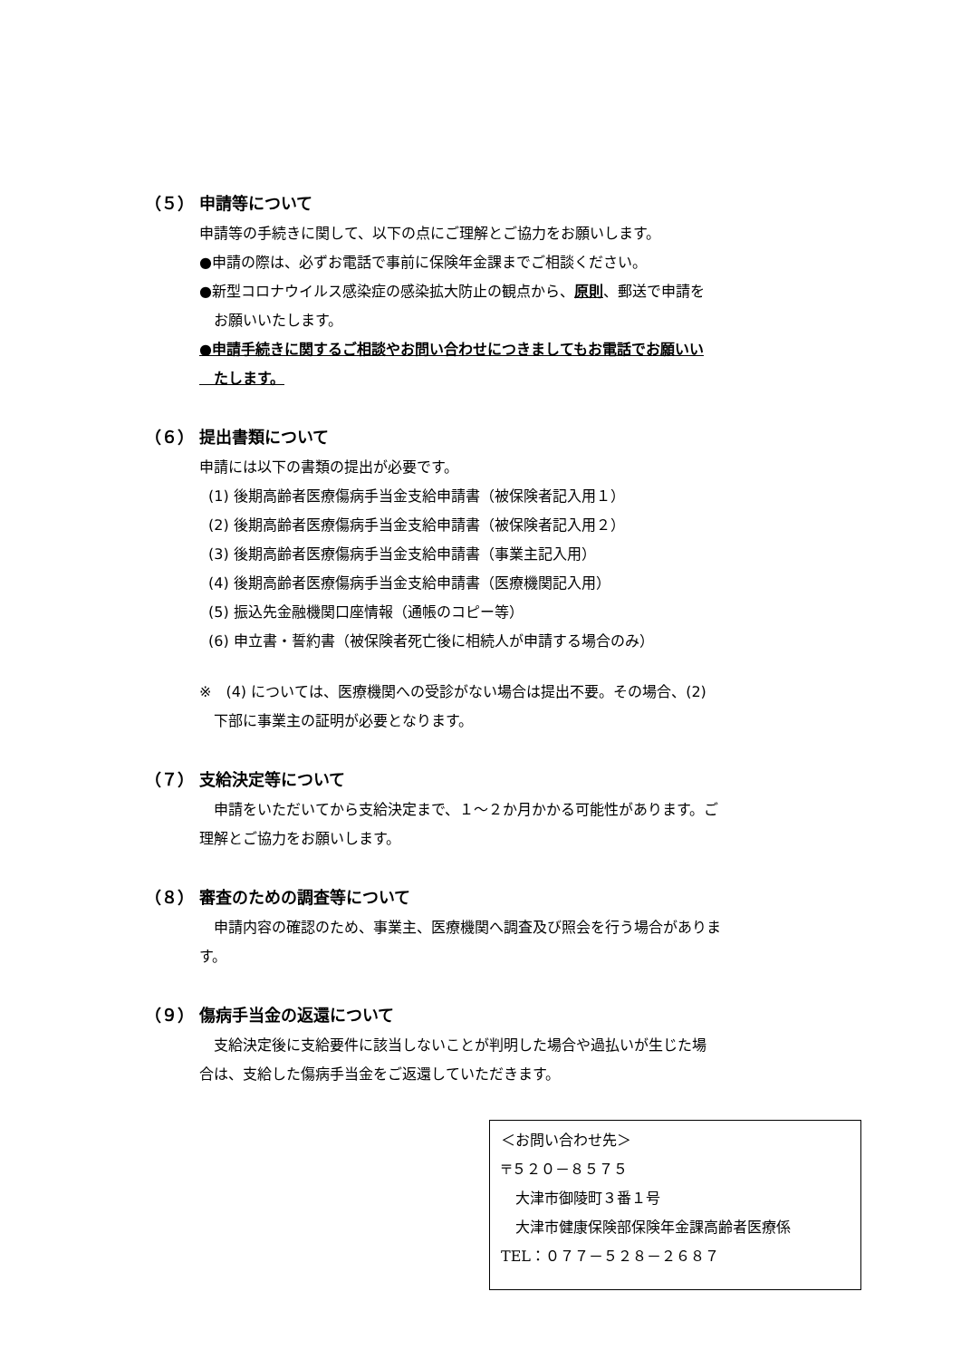（５） 申請等について
申請等の手続きに関して、以下の点にご理解とご協力をお願いします。
●申請の際は、必ずお電話で事前に保険年金課までご相談ください。
●新型コロナウイルス感染症の感染拡大防止の観点から、原則、郵送で申請を
　お願いいたします。
●申請手続きに関するご相談やお問い合わせにつきましてもお電話でお願いい
　たします。
（６） 提出書類について
申請には以下の書類の提出が必要です。
(1) 後期高齢者医療傷病手当金支給申請書（被保険者記入用１）
(2) 後期高齢者医療傷病手当金支給申請書（被保険者記入用２）
(3) 後期高齢者医療傷病手当金支給申請書（事業主記入用）
(4) 後期高齢者医療傷病手当金支給申請書（医療機関記入用）
(5) 振込先金融機関口座情報（通帳のコピー等）
(6) 申立書・誓約書（被保険者死亡後に相続人が申請する場合のみ）
※　(4) については、医療機関への受診がない場合は提出不要。その場合、(2)
　下部に事業主の証明が必要となります。
（７） 支給決定等について
　申請をいただいてから支給決定まで、１～２か月かかる可能性があります。ご
理解とご協力をお願いします。
（８） 審査のための調査等について
　申請内容の確認のため、事業主、医療機関へ調査及び照会を行う場合がありま
す。
（９） 傷病手当金の返還について
　支給決定後に支給要件に該当しないことが判明した場合や過払いが生じた場
合は、支給した傷病手当金をご返還していただきます。
＜お問い合わせ先＞
〒５２０－８５７５
　大津市御陵町３番１号
　大津市健康保険部保険年金課高齢者医療係
TEL：０７７－５２８－２６８７